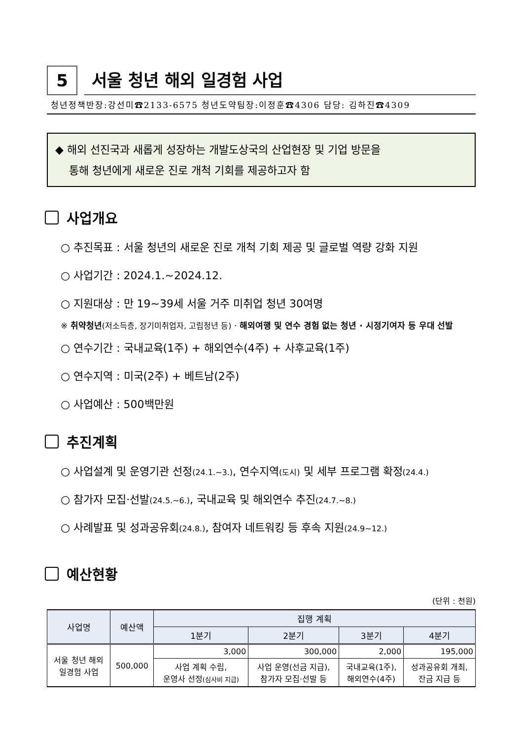5
서울 청년 해외 일경험 사업
청년정책반장:강선미☎2133-6575 청년도약팀장:이정훈☎4306 담당: 김하진☎4309
◆ 해외 선진국과 새롭게 성장하는 개발도상국의 산업현장 및 기업 방문을
통해 청년에게 새로운 진로 개척 기회를 제공하고자 함
사업개요
○ 추진목표 : 서울 청년의 새로운 진로 개척 기회 제공 및 글로벌 역량 강화 지원
○ 사업기간 : 2024.1.~2024.12.
○ 지원대상 : 만 19~39세 서울 거주 미취업 청년 30여명
※ 취약청년(저소득층, 장기미취업자, 고립청년 등) · 해외여행 및 연수 경험 없는 청년 · 시정기여자 등 우대 선발
○ 연수기간 : 국내교육(1주) + 해외연수(4주) + 사후교육(1주)
○ 연수지역 : 미국(2주) + 베트남(2주)
○ 사업예산 : 500백만원
추진계획
○ 사업설계 및 운영기관 선정(24.1.~3.), 연수지역(도시) 및 세부 프로그램 확정(24.4.)
○ 참가자 모집·선발(24.5.~6.), 국내교육 및 해외연수 추진(24.7.~8.)
○ 사례발표 및 성과공유회(24.8.), 참여자 네트워킹 등 후속 지원(24.9~12.)
예산현황
(단위 : 천원)
| 사업명 | 예산액 | 집행 계획 | | | |
| --- | --- | --- | --- | --- | --- |
| | | 1분기 | 2분기 | 3분기 | 4분기 |
| 서울 청년 해외 일경험 사업 | 500,000 | 3,000 | 300,000 | 2,000 | 195,000 |
| | | 사업 계획 수립, 운영사 선정 (심사비 지급) | 사업 운영(선금 지급), 참가자 모집·선발 등 | 국내교육(1주), 해외연수(4주) | 성과공유회 개최, 잔금 지급 등 |